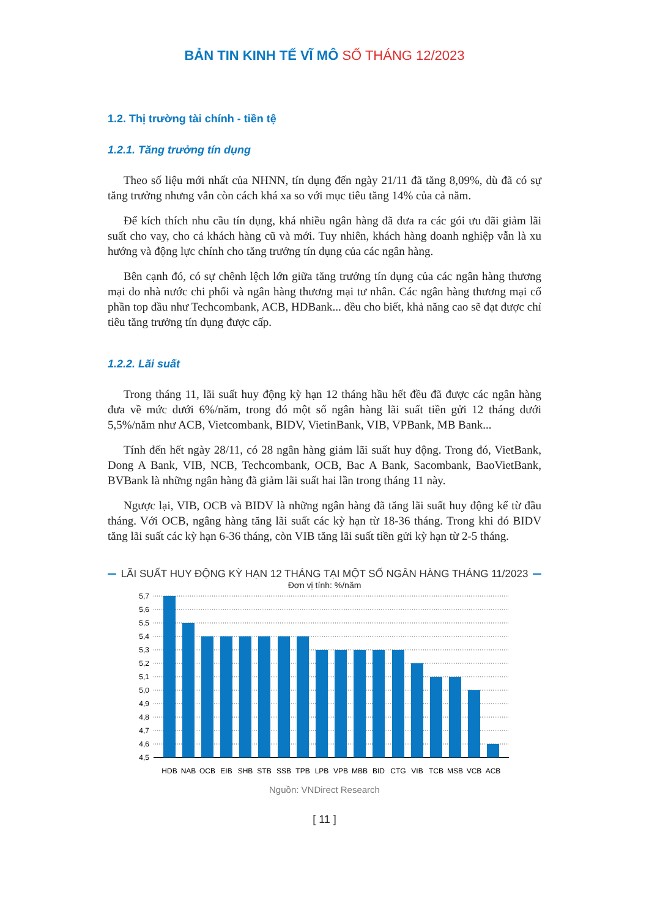BẢN TIN KINH TẾ VĨ MÔ SỐ THÁNG 12/2023
1.2. Thị trường tài chính - tiền tệ
1.2.1. Tăng trưởng tín dụng
Theo số liệu mới nhất của NHNN, tín dụng đến ngày 21/11 đã tăng 8,09%, dù đã có sự tăng trưởng nhưng vẫn còn cách khá xa so với mục tiêu tăng 14% của cả năm.
Để kích thích nhu cầu tín dụng, khá nhiều ngân hàng đã đưa ra các gói ưu đãi giảm lãi suất cho vay, cho cả khách hàng cũ và mới. Tuy nhiên, khách hàng doanh nghiệp vẫn là xu hướng và động lực chính cho tăng trưởng tín dụng của các ngân hàng.
Bên cạnh đó, có sự chênh lệch lớn giữa tăng trưởng tín dụng của các ngân hàng thương mại do nhà nước chi phối và ngân hàng thương mại tư nhân. Các ngân hàng thương mại cổ phần top đầu như Techcombank, ACB, HDBank... đều cho biết, khả năng cao sẽ đạt được chỉ tiêu tăng trưởng tín dụng được cấp.
1.2.2. Lãi suất
Trong tháng 11, lãi suất huy động kỳ hạn 12 tháng hầu hết đều đã được các ngân hàng đưa về mức dưới 6%/năm, trong đó một số ngân hàng lãi suất tiền gửi 12 tháng dưới 5,5%/năm như ACB, Vietcombank, BIDV, VietinBank, VIB, VPBank, MB Bank...
Tính đến hết ngày 28/11, có 28 ngân hàng giảm lãi suất huy động. Trong đó, VietBank, Dong A Bank, VIB, NCB, Techcombank, OCB, Bac A Bank, Sacombank, BaoVietBank, BVBank là những ngân hàng đã giảm lãi suất hai lần trong tháng 11 này.
Ngược lại, VIB, OCB và BIDV là những ngân hàng đã tăng lãi suất huy động kể từ đầu tháng. Với OCB, ngâng hàng tăng lãi suất các kỳ hạn từ 18-36 tháng. Trong khi đó BIDV tăng lãi suất các kỳ hạn 6-36 tháng, còn VIB tăng lãi suất tiền gửi kỳ hạn từ 2-5 tháng.
LÃI SUẤT HUY ĐỘNG KỲ HẠN 12 THÁNG TẠI MỘT SỐ NGÂN HÀNG THÁNG 11/2023
Đơn vị tính: %/năm
5,7
5,6
5,5
5,4
5,3
5,2
5,1
5,0
4,9
4,8
4,7
4,6
4,5
HDB
NAB
OCB
EIB
SHB
STB
SSB
TPB
LPB
VPB
MBB
BID
CTG
VIB
TCB
MSB
VCB
ACB
Nguồn: VNDirect Research
[ 11 ]